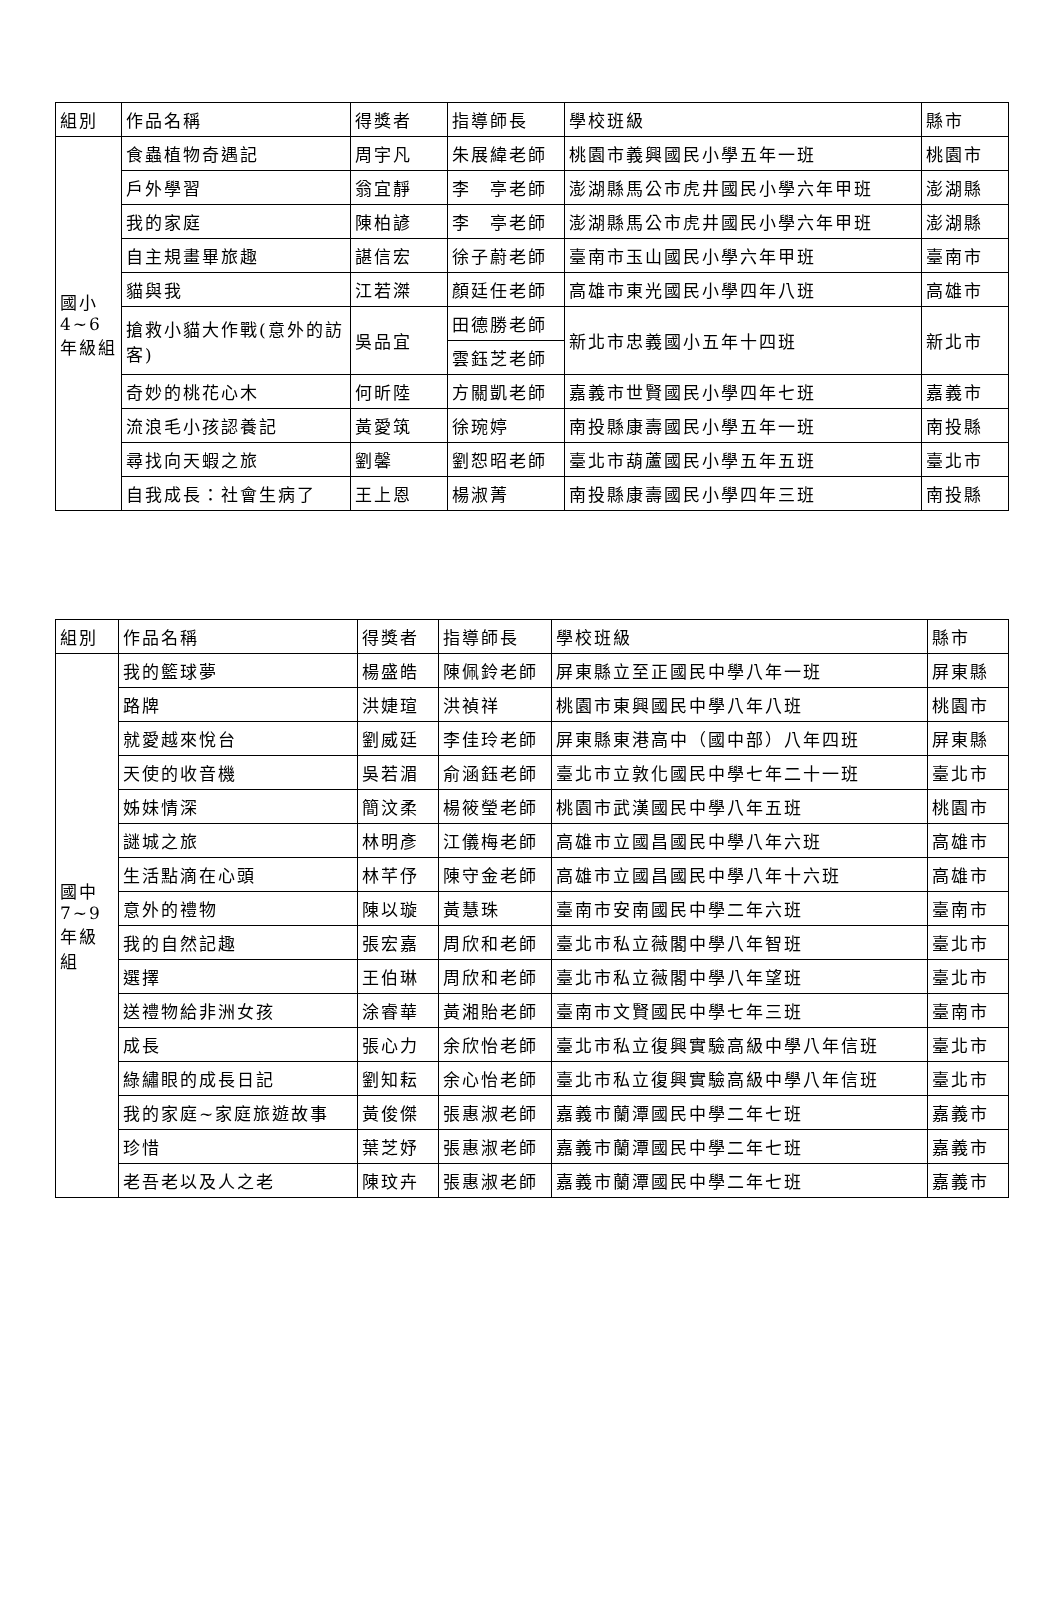| 組別 | 作品名稱 | 得獎者 | 指導師長 | 學校班級 | 縣市 |
| --- | --- | --- | --- | --- | --- |
| 國小 4~6 年級組 | 食蟲植物奇遇記 | 周宇凡 | 朱展緯老師 | 桃園市義興國民小學五年一班 | 桃園市 |
| | 戶外學習 | 翁宜靜 | 李 亭老師 | 澎湖縣馬公市虎井國民小學六年甲班 | 澎湖縣 |
| | 我的家庭 | 陳柏諺 | 李 亭老師 | 澎湖縣馬公市虎井國民小學六年甲班 | 澎湖縣 |
| | 自主規畫畢旅趣 | 諶信宏 | 徐子蔚老師 | 臺南市玉山國民小學六年甲班 | 臺南市 |
| | 貓與我 | 江若滐 | 顏廷任老師 | 高雄市東光國民小學四年八班 | 高雄市 |
| | 搶救小貓大作戰(意外的訪客) | 吳品宜 | 田德勝老師 | 新北市忠義國小五年十四班 | 新北市 |
| | | | 雲鈺芝老師 | | |
| | 奇妙的桃花心木 | 何昕陸 | 方關凱老師 | 嘉義市世賢國民小學四年七班 | 嘉義市 |
| | 流浪毛小孩認養記 | 黃愛筑 | 徐琬婷 | 南投縣康壽國民小學五年一班 | 南投縣 |
| | 尋找向天蝦之旅 | 劉馨 | 劉恕昭老師 | 臺北市葫蘆國民小學五年五班 | 臺北市 |
| | 自我成長：社會生病了 | 王上恩 | 楊淑菁 | 南投縣康壽國民小學四年三班 | 南投縣 |
| 組別 | 作品名稱 | 得獎者 | 指導師長 | 學校班級 | 縣市 |
| --- | --- | --- | --- | --- | --- |
| 國中 7~9 年級組 | 我的籃球夢 | 楊盛皓 | 陳佩鈴老師 | 屏東縣立至正國民中學八年一班 | 屏東縣 |
| | 路牌 | 洪婕瑄 | 洪禎祥 | 桃園市東興國民中學八年八班 | 桃園市 |
| | 就愛越來悅台 | 劉威廷 | 李佳玲老師 | 屏東縣東港高中（國中部）八年四班 | 屏東縣 |
| | 天使的收音機 | 吳若湄 | 俞涵鈺老師 | 臺北市立敦化國民中學七年二十一班 | 臺北市 |
| | 姊妹情深 | 簡汶柔 | 楊筱瑩老師 | 桃園市武漢國民中學八年五班 | 桃園市 |
| | 謎城之旅 | 林明彥 | 江儀梅老師 | 高雄市立國昌國民中學八年六班 | 高雄市 |
| | 生活點滴在心頭 | 林芊伃 | 陳守金老師 | 高雄市立國昌國民中學八年十六班 | 高雄市 |
| | 意外的禮物 | 陳以璇 | 黃慧珠 | 臺南市安南國民中學二年六班 | 臺南市 |
| | 我的自然記趣 | 張宏嘉 | 周欣和老師 | 臺北市私立薇閣中學八年智班 | 臺北市 |
| | 選擇 | 王伯琳 | 周欣和老師 | 臺北市私立薇閣中學八年望班 | 臺北市 |
| | 送禮物給非洲女孩 | 涂睿華 | 黃湘貽老師 | 臺南市文賢國民中學七年三班 | 臺南市 |
| | 成長 | 張心力 | 余欣怡老師 | 臺北市私立復興實驗高級中學八年信班 | 臺北市 |
| | 綠繡眼的成長日記 | 劉知耘 | 余心怡老師 | 臺北市私立復興實驗高級中學八年信班 | 臺北市 |
| | 我的家庭~家庭旅遊故事 | 黃俊傑 | 張惠淑老師 | 嘉義市蘭潭國民中學二年七班 | 嘉義市 |
| | 珍惜 | 葉芝妤 | 張惠淑老師 | 嘉義市蘭潭國民中學二年七班 | 嘉義市 |
| | 老吾老以及人之老 | 陳玟卉 | 張惠淑老師 | 嘉義市蘭潭國民中學二年七班 | 嘉義市 |